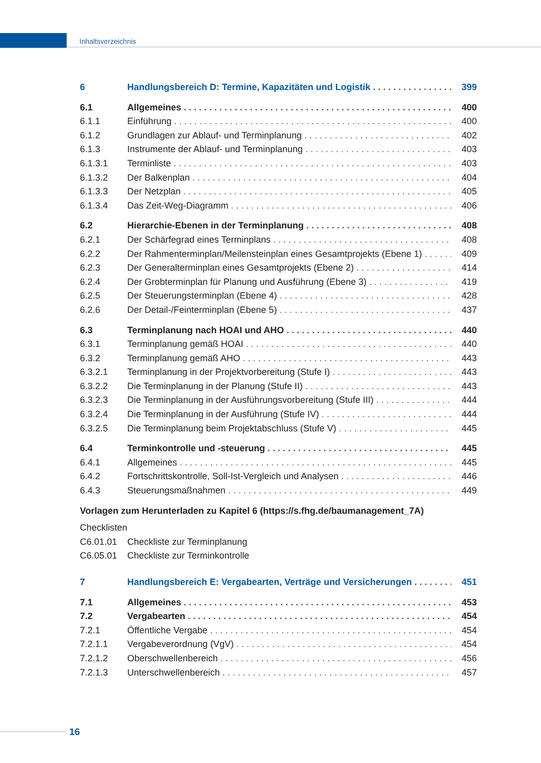Inhaltsverzeichnis
6 Handlungsbereich D: Termine, Kapazitäten und Logistik 399
6.1 Allgemeines 400
6.1.1 Einführung 400
6.1.2 Grundlagen zur Ablauf- und Terminplanung 402
6.1.3 Instrumente der Ablauf- und Terminplanung 403
6.1.3.1 Terminliste 403
6.1.3.2 Der Balkenplan 404
6.1.3.3 Der Netzplan 405
6.1.3.4 Das Zeit-Weg-Diagramm 406
6.2 Hierarchie-Ebenen in der Terminplanung 408
6.2.1 Der Schärfegrad eines Terminplans 408
6.2.2 Der Rahmenterminplan/Meilensteinplan eines Gesamtprojekts (Ebene 1) 409
6.2.3 Der Generalterminplan eines Gesamtprojekts (Ebene 2) 414
6.2.4 Der Grobterminplan für Planung und Ausführung (Ebene 3) 419
6.2.5 Der Steuerungsterminplan (Ebene 4) 428
6.2.6 Der Detail-/Feinterminplan (Ebene 5) 437
6.3 Terminplanung nach HOAI und AHO 440
6.3.1 Terminplanung gemäß HOAI 440
6.3.2 Terminplanung gemäß AHO 443
6.3.2.1 Terminplanung in der Projektvorbereitung (Stufe I) 443
6.3.2.2 Die Terminplanung in der Planung (Stufe II) 443
6.3.2.3 Die Terminplanung in der Ausführungsvorbereitung (Stufe III) 444
6.3.2.4 Die Terminplanung in der Ausführung (Stufe IV) 444
6.3.2.5 Die Terminplanung beim Projektabschluss (Stufe V) 445
6.4 Terminkontrolle und -steuerung 445
6.4.1 Allgemeines 445
6.4.2 Fortschrittskontrolle, Soll-Ist-Vergleich und Analysen 446
6.4.3 Steuerungsmaßnahmen 449
Vorlagen zum Herunterladen zu Kapitel 6 (https://s.fhg.de/baumanagement_7A)
Checklisten
C6.01.01 Checkliste zur Terminplanung
C6.05.01 Checkliste zur Terminkontrolle
7 Handlungsbereich E: Vergabearten, Verträge und Versicherungen 451
7.1 Allgemeines 453
7.2 Vergabearten 454
7.2.1 Öffentliche Vergabe 454
7.2.1.1 Vergabeverordnung (VgV) 454
7.2.1.2 Oberschwellenbereich 456
7.2.1.3 Unterschwellenbereich 457
16